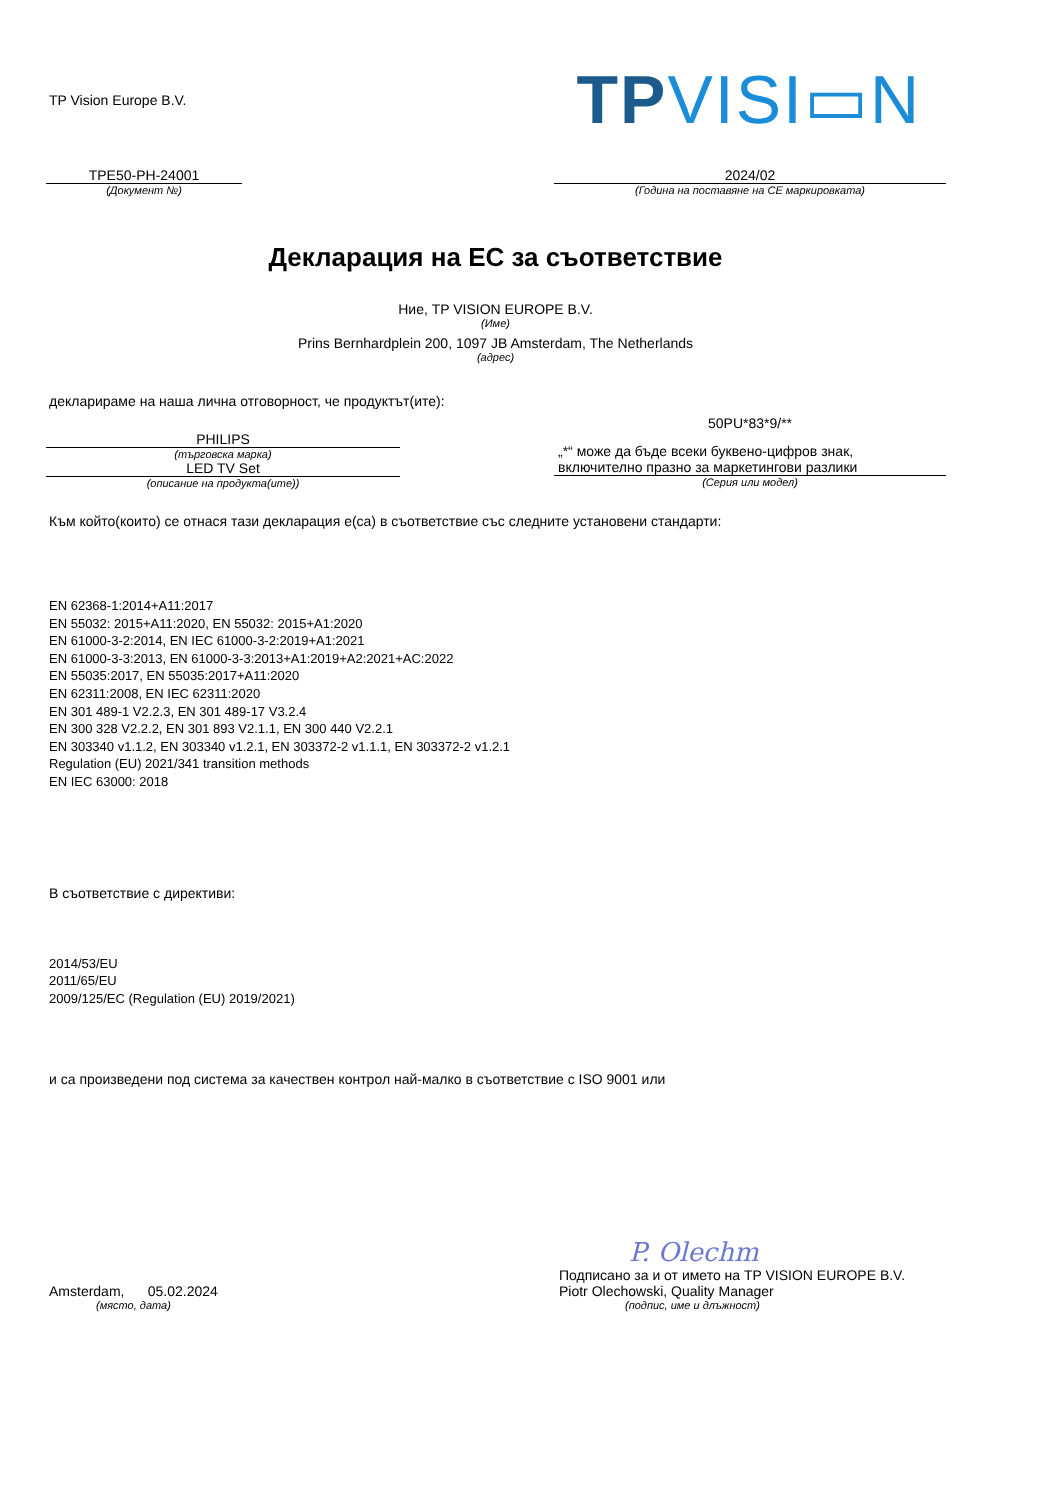TP Vision Europe B.V.
TPVISI▭N
TPE50-PH-24001
(Документ №)
2024/02
(Година на поставяне на CE маркировката)
Декларация на ЕС за съответствие
Ние, TP VISION EUROPE B.V.
(Име)
Prins Bernhardplein 200, 1097 JB Amsterdam, The Netherlands
(адрес)
декларираме на наша лична отговорност, че продуктът(ите):
PHILIPS
(търговска марка)
LED TV Set
(описание на продукта(ите))
50PU*83*9/**
„*“ може да бъде всеки буквено-цифров знак,
включително празно за маркетингови разлики
(Серия или модел)
Към който(които) се отнася тази декларация е(са) в съответствие със следните установени стандарти:
EN 62368-1:2014+A11:2017
EN 55032: 2015+A11:2020, EN 55032: 2015+A1:2020
EN 61000-3-2:2014, EN IEC 61000-3-2:2019+A1:2021
EN 61000-3-3:2013, EN 61000-3-3:2013+A1:2019+A2:2021+AC:2022
EN 55035:2017, EN 55035:2017+A11:2020
EN 62311:2008, EN IEC 62311:2020
EN 301 489-1 V2.2.3, EN 301 489-17 V3.2.4
EN 300 328 V2.2.2, EN 301 893 V2.1.1, EN 300 440 V2.2.1
EN 303340 v1.1.2, EN 303340 v1.2.1, EN 303372-2 v1.1.1, EN 303372-2 v1.2.1
Regulation (EU) 2021/341 transition methods
EN IEC 63000: 2018
В съответствие с директиви:
2014/53/EU
2011/65/EU
2009/125/EC (Regulation (EU) 2019/2021)
и са произведени под система за качествен контрол най-малко в съответствие с ISO 9001 или
Amsterdam, 05.02.2024
(място, дата)
P. Olechm
Подписано за и от името на TP VISION EUROPE B.V.
Piotr Olechowski, Quality Manager
(подпис, име и длъжност)